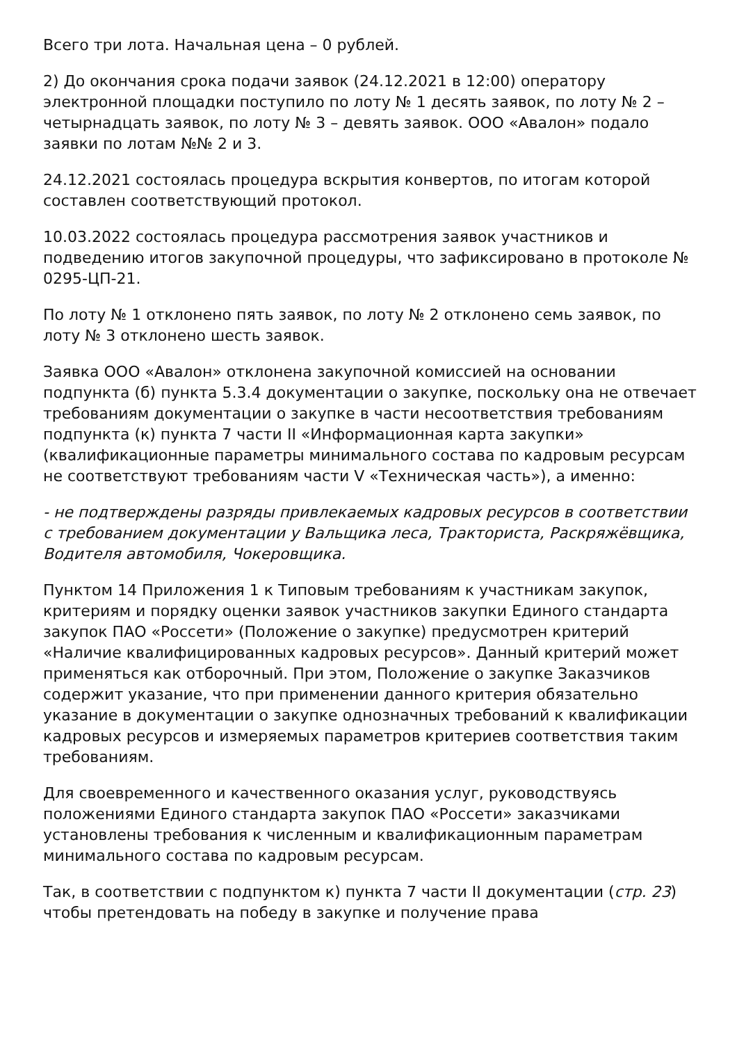Всего три лота. Начальная цена – 0 рублей.
2) До окончания срока подачи заявок (24.12.2021 в 12:00) оператору электронной площадки поступило по лоту № 1 десять заявок, по лоту № 2 – четырнадцать заявок, по лоту № 3 – девять заявок. ООО «Авалон» подало заявки по лотам №№ 2 и 3.
24.12.2021 состоялась процедура вскрытия конвертов, по итогам которой составлен соответствующий протокол.
10.03.2022 состоялась процедура рассмотрения заявок участников и подведению итогов закупочной процедуры, что зафиксировано в протоколе № 0295-ЦП-21.
По лоту № 1 отклонено пять заявок, по лоту № 2 отклонено семь заявок, по лоту № 3 отклонено шесть заявок.
Заявка ООО «Авалон» отклонена закупочной комиссией на основании подпункта (б) пункта 5.3.4 документации о закупке, поскольку она не отвечает требованиям документации о закупке в части несоответствия требованиям подпункта (к) пункта 7 части II «Информационная карта закупки» (квалификационные параметры минимального состава по кадровым ресурсам не соответствуют требованиям части V «Техническая часть»), а именно:
- не подтверждены разряды привлекаемых кадровых ресурсов в соответствии с требованием документации у Вальщика леса, Тракториста, Раскряжёвщика, Водителя автомобиля, Чокеровщика.
Пунктом 14 Приложения 1 к Типовым требованиям к участникам закупок, критериям и порядку оценки заявок участников закупки Единого стандарта закупок ПАО «Россети» (Положение о закупке) предусмотрен критерий «Наличие квалифицированных кадровых ресурсов». Данный критерий может применяться как отборочный. При этом, Положение о закупке Заказчиков содержит указание, что при применении данного критерия обязательно указание в документации о закупке однозначных требований к квалификации кадровых ресурсов и измеряемых параметров критериев соответствия таким требованиям.
Для своевременного и качественного оказания услуг, руководствуясь положениями Единого стандарта закупок ПАО «Россети» заказчиками установлены требования к численным и квалификационным параметрам минимального состава по кадровым ресурсам.
Так, в соответствии с подпунктом к) пункта 7 части II документации (стр. 23) чтобы претендовать на победу в закупке и получение права